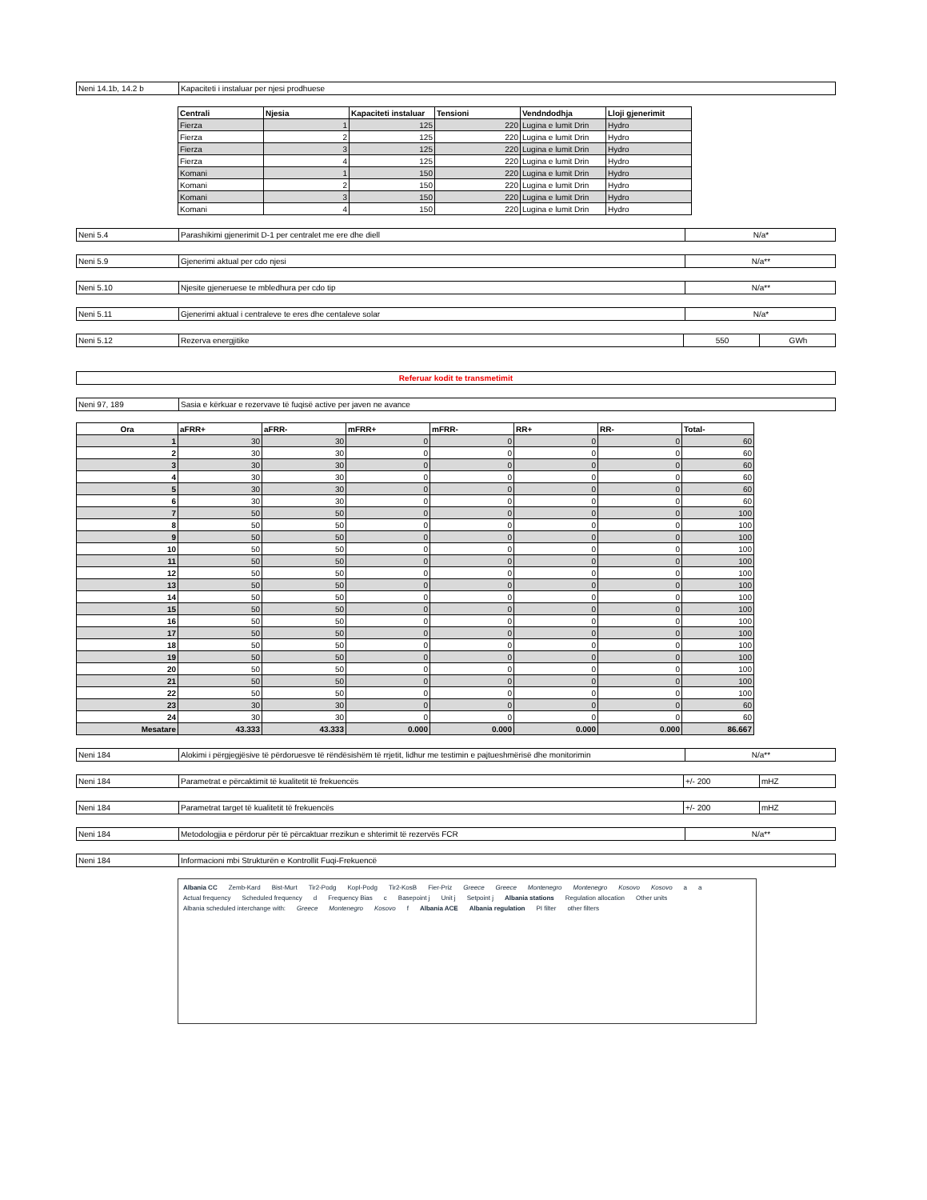Neni 14.1b, 14.2 b Kapaciteti i instaluar per njesi prodhuese
| Centrali | Njesia | Kapaciteti instaluar | Tensioni | Vendndodhja | Lloji gjenerimit |
| --- | --- | --- | --- | --- | --- |
| Fierza | 1 | 125 | 220 | Lugina e lumit Drin | Hydro |
| Fierza | 2 | 125 | 220 | Lugina e lumit Drin | Hydro |
| Fierza | 3 | 125 | 220 | Lugina e lumit Drin | Hydro |
| Fierza | 4 | 125 | 220 | Lugina e lumit Drin | Hydro |
| Komani | 1 | 150 | 220 | Lugina e lumit Drin | Hydro |
| Komani | 2 | 150 | 220 | Lugina e lumit Drin | Hydro |
| Komani | 3 | 150 | 220 | Lugina e lumit Drin | Hydro |
| Komani | 4 | 150 | 220 | Lugina e lumit Drin | Hydro |
Neni 5.4 Parashikimi gjenerimit D-1 per centralet me ere dhe diell
N/a*
Neni 5.9 Gjenerimi aktual per cdo njesi N/a**
Neni 5.10 Njesite gjeneruese te mbledhura per cdo tip
N/a**
Neni 5.11 Gjenerimi aktual i centraleve te eres dhe centaleve solar
N/a*
Neni 5.12 Rezerva energjitike 550 GWh
Referuar kodit te transmetimit
Neni 97, 189 Sasia e kërkuar e rezervave të fuqisë active per javen ne avance
| Ora | aFRR+ | aFRR- | mFRR+ | mFRR- | RR+ | RR- | Total- |
| --- | --- | --- | --- | --- | --- | --- | --- |
| 1 | 30 | 30 | 0 | 0 | 0 | 0 | 60 |
| 2 | 30 | 30 | 0 | 0 | 0 | 0 | 60 |
| 3 | 30 | 30 | 0 | 0 | 0 | 0 | 60 |
| 4 | 30 | 30 | 0 | 0 | 0 | 0 | 60 |
| 5 | 30 | 30 | 0 | 0 | 0 | 0 | 60 |
| 6 | 30 | 30 | 0 | 0 | 0 | 0 | 60 |
| 7 | 50 | 50 | 0 | 0 | 0 | 0 | 100 |
| 8 | 50 | 50 | 0 | 0 | 0 | 0 | 100 |
| 9 | 50 | 50 | 0 | 0 | 0 | 0 | 100 |
| 10 | 50 | 50 | 0 | 0 | 0 | 0 | 100 |
| 11 | 50 | 50 | 0 | 0 | 0 | 0 | 100 |
| 12 | 50 | 50 | 0 | 0 | 0 | 0 | 100 |
| 13 | 50 | 50 | 0 | 0 | 0 | 0 | 100 |
| 14 | 50 | 50 | 0 | 0 | 0 | 0 | 100 |
| 15 | 50 | 50 | 0 | 0 | 0 | 0 | 100 |
| 16 | 50 | 50 | 0 | 0 | 0 | 0 | 100 |
| 17 | 50 | 50 | 0 | 0 | 0 | 0 | 100 |
| 18 | 50 | 50 | 0 | 0 | 0 | 0 | 100 |
| 19 | 50 | 50 | 0 | 0 | 0 | 0 | 100 |
| 20 | 50 | 50 | 0 | 0 | 0 | 0 | 100 |
| 21 | 50 | 50 | 0 | 0 | 0 | 0 | 100 |
| 22 | 50 | 50 | 0 | 0 | 0 | 0 | 100 |
| 23 | 30 | 30 | 0 | 0 | 0 | 0 | 60 |
| 24 | 30 | 30 | 0 | 0 | 0 | 0 | 60 |
| Mesatare | 43.333 | 43.333 | 0.000 | 0.000 | 0.000 | 0.000 | 86.667 |
Neni 184 Alokimi i përgjegjësive të përdoruesve të rëndësishëm të rrjetit, lidhur me testimin e pajtueshmërisë dhe monitorimin
N/a**
Neni 184 Parametrat e përcaktimit të kualitetit të frekuencës
+/- 200 mHZ
Neni 184 Parametrat target të kualitetit të frekuencës
+/- 200 mHZ
Neni 184 Metodologjia e përdorur për të përcaktuar rrezikun e shterimit të rezervës FCR
N/a**
Neni 184 Informacioni mbi Strukturën e Kontrollit Fuqi-Frekuencë
Albania CC Zemb-Kard Bist-Murt Tir2-Podg Kopl-Podg Tir2-KosB Fier-Priz Greece Greece Montenegro Montenegro Kosovo Kosovo a a Actual frequency Scheduled frequency d Frequency Bias c Basepoint j Unit j Setpoint j Albania stations Regulation allocation Other units Albania scheduled interchange with: Greece Montenegro Kosovo f Albania ACE Albania regulation PI filter other filters